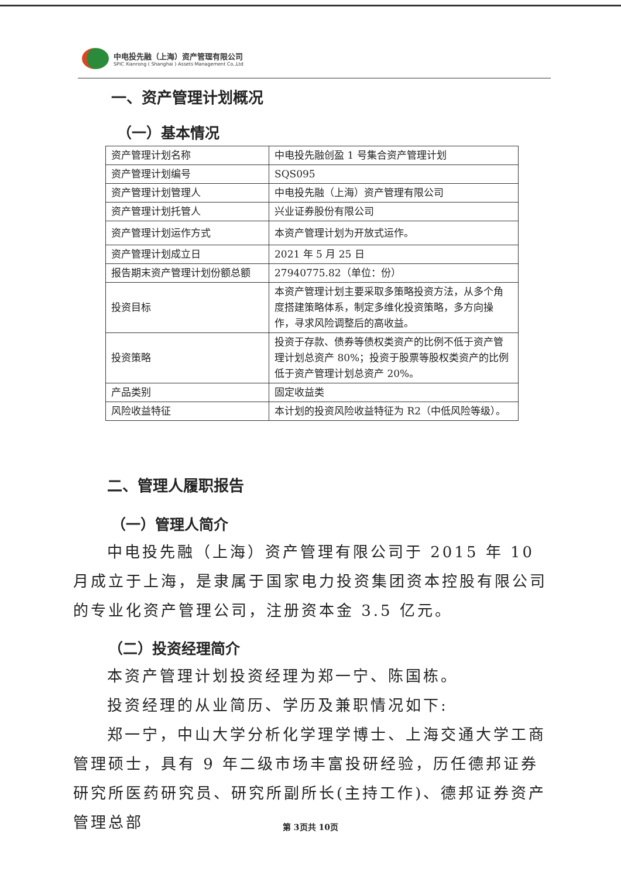中电投先融（上海）资产管理有限公司
SPIC Xianrong ( Shanghai ) Assets Management Co.,Ltd
一、资产管理计划概况
（一）基本情况
| 资产管理计划名称 | 中电投先融创盈 1 号集合资产管理计划 |
| 资产管理计划编号 | SQS095 |
| 资产管理计划管理人 | 中电投先融（上海）资产管理有限公司 |
| 资产管理计划托管人 | 兴业证券股份有限公司 |
| 资产管理计划运作方式 | 本资产管理计划为开放式运作。 |
| 资产管理计划成立日 | 2021 年 5 月 25 日 |
| 报告期末资产管理计划份额总额 | 27940775.82（单位：份） |
| 投资目标 | 本资产管理计划主要采取多策略投资方法，从多个角度搭建策略体系，制定多维化投资策略，多方向操作，寻求风险调整后的高收益。 |
| 投资策略 | 投资于存款、债券等债权类资产的比例不低于资产管理计划总资产 80%；投资于股票等股权类资产的比例低于资产管理计划总资产 20%。 |
| 产品类别 | 固定收益类 |
| 风险收益特征 | 本计划的投资风险收益特征为 R2（中低风险等级）。 |
二、管理人履职报告
（一）管理人简介
中电投先融（上海）资产管理有限公司于 2015 年 10 月成立于上海，是隶属于国家电力投资集团资本控股有限公司的专业化资产管理公司，注册资本金 3.5 亿元。
（二）投资经理简介
本资产管理计划投资经理为郑一宁、陈国栋。
投资经理的从业简历、学历及兼职情况如下:
郑一宁，中山大学分析化学理学博士、上海交通大学工商管理硕士，具有 9 年二级市场丰富投研经验，历任德邦证券研究所医药研究员、研究所副所长(主持工作)、德邦证券资产管理总部
第 3页共 10页